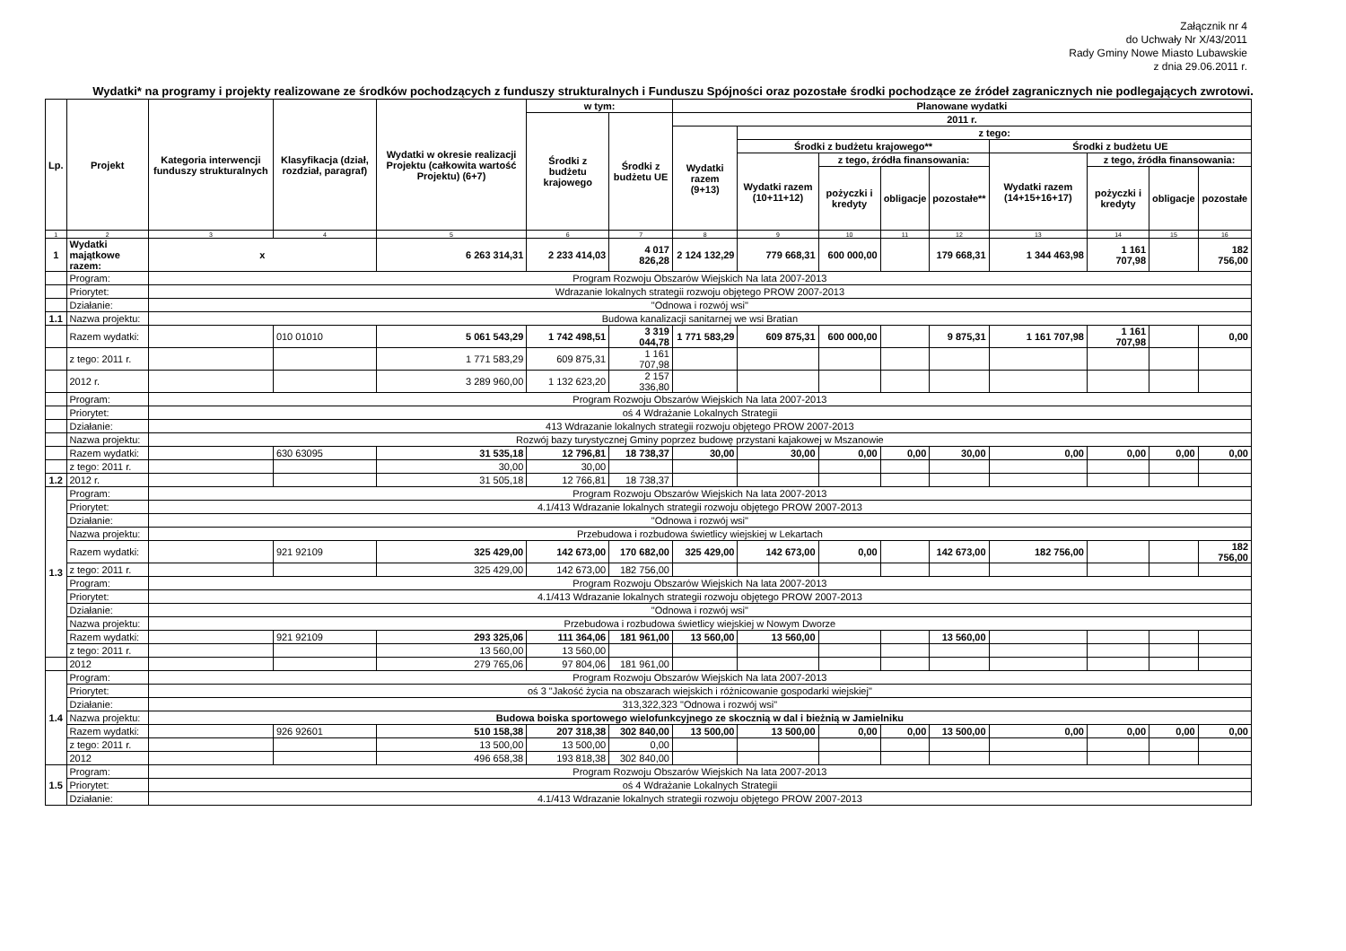Załącznik nr 4
do Uchwały Nr X/43/2011
Rady Gminy Nowe Miasto Lubawskie
z dnia 29.06.2011 r.
Wydatki* na programy i projekty realizowane ze środków pochodzących z funduszy strukturalnych i Funduszu Spójności oraz pozostałe środki pochodzące ze źródeł zagranicznych nie podlegających zwrotowi.
| Lp. | Projekt | Kategoria interwencji funduszy strukturalnych | Klasyfikacja (dział, rozdział, paragraf) | Wydatki w okresie realizacji Projektu (całkowita wartość Projektu) (6+7) | w tym: | | Planowane wydatki | | | | | | | | |
| --- | --- | --- | --- | --- | --- | --- | --- | --- | --- | --- | --- | --- | --- | --- | --- |
| | | | | | Środki z budżetu krajowego | Środki z budżetu UE | 2011 r. | | | | | | | | |
| | | | | | | | Wydatki razem (9+13) | z tego: | | | | | | | |
| | | | | | | | | Środki z budżetu krajowego** | | | | Środki z budżetu UE | | | |
| | | | | | | | | Wydatki razem (10+11+12) | z tego, źródła finansowania: | | | Wydatki razem (14+15+16+17) | z tego, źródła finansowania: | | |
| | | | | | | | | | pożyczki i kredyty | obligacje | pozostałe** | | pożyczki i kredyty | obligacje | pozostałe |
| 1 | 2 | 3 | 4 | 5 | 6 | 7 | 8 | 9 | 10 | 11 | 12 | 13 | 14 | 15 | 16 |
| 1 | Wydatki majątkowe razem: | x | | 6 263 314,31 | 2 233 414,03 | 4 017 826,28 | 2 124 132,29 | 779 668,31 | 600 000,00 | | 179 668,31 | 1 344 463,98 | 1 161 707,98 | | 182 756,00 |
| | Program: | Program Rozwoju Obszarów Wiejskich Na lata 2007-2013 | | | | | | | | | | | | | |
| | Priorytet: | Wdrazanie lokalnych strategii rozwoju objętego PROW 2007-2013 | | | | | | | | | | | | | |
| | Działanie: | "Odnowa i rozwój wsi" | | | | | | | | | | | | | |
| 1.1 | Nazwa projektu: | Budowa kanalizacji sanitarnej we wsi Bratian | | | | | | | | | | | | | |
| | Razem wydatki: | | 010 01010 | 5 061 543,29 | 1 742 498,51 | 3 319 044,78 | 1 771 583,29 | 609 875,31 | 600 000,00 | | 9 875,31 | 1 161 707,98 | 1 161 707,98 | | 0,00 |
| | z tego: 2011 r. | | | 1 771 583,29 | 609 875,31 | 1 161 707,98 | | | | | | | | | |
| | 2012 r. | | | 3 289 960,00 | 1 132 623,20 | 2 157 336,80 | | | | | | | | | |
| | Program: | Program Rozwoju Obszarów Wiejskich Na lata 2007-2013 | | | | | | | | | | | | | |
| | Priorytet: | oś 4 Wdrażanie Lokalnych Strategii | | | | | | | | | | | | | |
| | Działanie: | 413 Wdrazanie lokalnych strategii rozwoju objętego PROW 2007-2013 | | | | | | | | | | | | | |
| | Nazwa projektu: | Rozwój bazy turystycznej Gminy poprzez budowę przystani kajakowej w Mszanowie | | | | | | | | | | | | | |
| | Razem wydatki: | | 630 63095 | 31 535,18 | 12 796,81 | 18 738,37 | 30,00 | 30,00 | 0,00 | 0,00 | 30,00 | 0,00 | 0,00 | 0,00 | 0,00 |
| | z tego: 2011 r. | | | 30,00 | 30,00 | | | | | | | | | | |
| 1.2 | 2012 r. | | | 31 505,18 | 12 766,81 | 18 738,37 | | | | | | | | | |
| 1.3 | Program: | Program Rozwoju Obszarów Wiejskich Na lata 2007-2013 | | | | | | | | | | | | | |
| | Priorytet: | 4.1/413 Wdrazanie lokalnych strategii rozwoju objętego PROW 2007-2013 | | | | | | | | | | | | | |
| | Działanie: | "Odnowa i rozwój wsi" | | | | | | | | | | | | | |
| | Nazwa projektu: | Przebudowa i rozbudowa świetlicy wiejskiej w Lekartach | | | | | | | | | | | | | |
| | Razem wydatki: | | 921 92109 | 325 429,00 | 142 673,00 | 170 682,00 | 325 429,00 | 142 673,00 | 0,00 | | 142 673,00 | 182 756,00 | | | 182 756,00 |
| | z tego: 2011 r. | | | 325 429,00 | 142 673,00 | 182 756,00 | | | | | | | | | |
| | Program: | Program Rozwoju Obszarów Wiejskich Na lata 2007-2013 | | | | | | | | | | | | | |
| | Priorytet: | 4.1/413 Wdrazanie lokalnych strategii rozwoju objętego PROW 2007-2013 | | | | | | | | | | | | | |
| | Działanie: | "Odnowa i rozwój wsi" | | | | | | | | | | | | | |
| | Nazwa projektu: | Przebudowa i rozbudowa świetlicy wiejskiej w Nowym Dworze | | | | | | | | | | | | | |
| | Razem wydatki: | | 921 92109 | 293 325,06 | 111 364,06 | 181 961,00 | 13 560,00 | 13 560,00 | | | 13 560,00 | | | | |
| | z tego: 2011 r. | | | 13 560,00 | 13 560,00 | | | | | | | | | | |
| | 2012 | | | 279 765,06 | 97 804,06 | 181 961,00 | | | | | | | | | |
| 1.4 | Program: | Program Rozwoju Obszarów Wiejskich Na lata 2007-2013 | | | | | | | | | | | | | |
| | Priorytet: | oś 3 "Jakość życia na obszarach wiejskich i różnicowanie gospodarki wiejskiej" | | | | | | | | | | | | | |
| | Działanie: | 313,322,323 "Odnowa i rozwój wsi" | | | | | | | | | | | | | |
| | Nazwa projektu: | Budowa boiska sportowego wielofunkcyjnego ze skocznią w dal i bieżnią w Jamielniku | | | | | | | | | | | | | |
| | Razem wydatki: | | 926 92601 | 510 158,38 | 207 318,38 | 302 840,00 | 13 500,00 | 13 500,00 | 0,00 | 0,00 | 13 500,00 | 0,00 | 0,00 | 0,00 | 0,00 |
| | z tego: 2011 r. | | | 13 500,00 | 13 500,00 | 0,00 | | | | | | | | | |
| | 2012 | | | 496 658,38 | 193 818,38 | 302 840,00 | | | | | | | | | |
| 1.5 | Program: | Program Rozwoju Obszarów Wiejskich Na lata 2007-2013 | | | | | | | | | | | | | |
| | Priorytet: | oś 4 Wdrażanie Lokalnych Strategii | | | | | | | | | | | | | |
| | Działanie: | 4.1/413 Wdrazanie lokalnych strategii rozwoju objętego PROW 2007-2013 | | | | | | | | | | | | | |